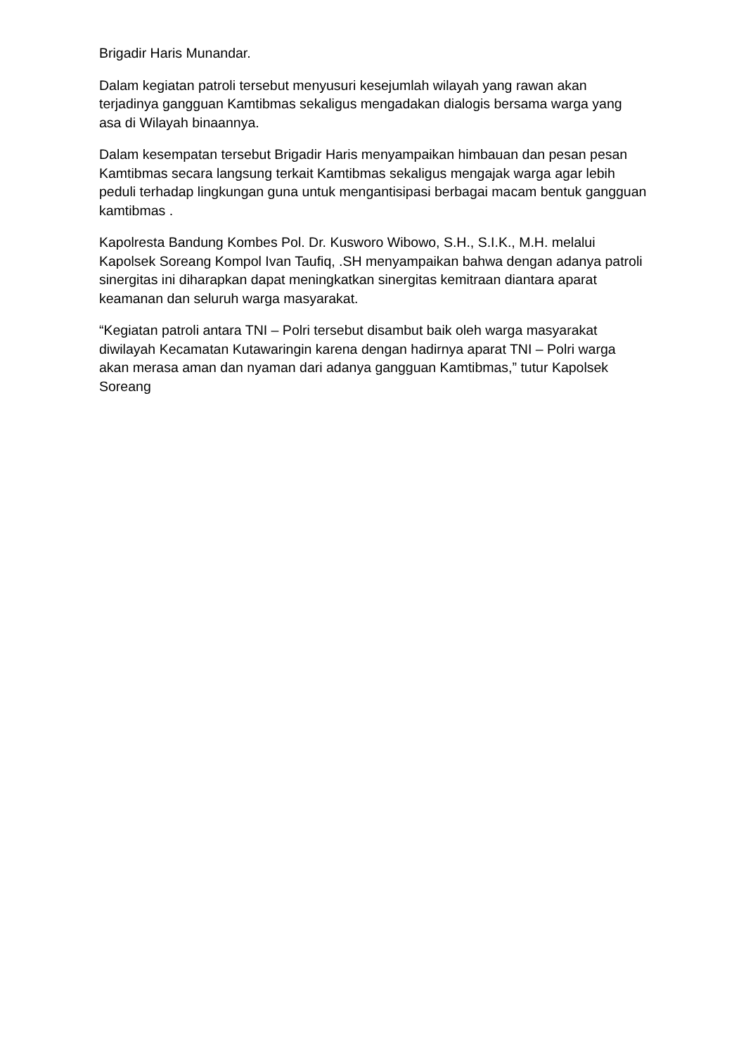Brigadir Haris Munandar.
Dalam kegiatan patroli tersebut menyusuri kesejumlah wilayah yang rawan akan terjadinya gangguan Kamtibmas sekaligus mengadakan dialogis bersama warga yang asa di Wilayah binaannya.
Dalam kesempatan tersebut Brigadir Haris menyampaikan himbauan dan pesan pesan Kamtibmas secara langsung terkait Kamtibmas sekaligus mengajak warga agar lebih peduli terhadap lingkungan guna untuk mengantisipasi berbagai macam bentuk gangguan kamtibmas .
Kapolresta Bandung Kombes Pol. Dr. Kusworo Wibowo, S.H., S.I.K., M.H. melalui Kapolsek Soreang Kompol Ivan Taufiq, .SH menyampaikan bahwa dengan adanya patroli sinergitas ini diharapkan dapat meningkatkan sinergitas kemitraan diantara aparat keamanan dan seluruh warga masyarakat.
“Kegiatan patroli antara TNI – Polri tersebut disambut baik oleh warga masyarakat diwilayah Kecamatan Kutawaringin karena dengan hadirnya aparat TNI – Polri warga akan merasa aman dan nyaman dari adanya gangguan Kamtibmas,” tutur Kapolsek Soreang